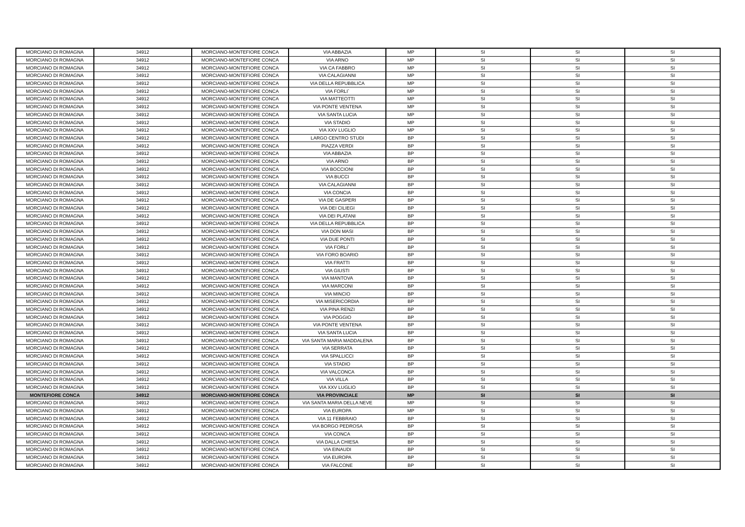| MORCIANO DI ROMAGNA | 34912 | MORCIANO-MONTEFIORE CONCA | VIA ABBAZIA | MP | SI | SI | SI |
| MORCIANO DI ROMAGNA | 34912 | MORCIANO-MONTEFIORE CONCA | VIA ARNO | MP | SI | SI | SI |
| MORCIANO DI ROMAGNA | 34912 | MORCIANO-MONTEFIORE CONCA | VIA CA FABBRO | MP | SI | SI | SI |
| MORCIANO DI ROMAGNA | 34912 | MORCIANO-MONTEFIORE CONCA | VIA CALAGIANNI | MP | SI | SI | SI |
| MORCIANO DI ROMAGNA | 34912 | MORCIANO-MONTEFIORE CONCA | VIA DELLA REPUBBLICA | MP | SI | SI | SI |
| MORCIANO DI ROMAGNA | 34912 | MORCIANO-MONTEFIORE CONCA | VIA FORLI` | MP | SI | SI | SI |
| MORCIANO DI ROMAGNA | 34912 | MORCIANO-MONTEFIORE CONCA | VIA MATTEOTTI | MP | SI | SI | SI |
| MORCIANO DI ROMAGNA | 34912 | MORCIANO-MONTEFIORE CONCA | VIA PONTE VENTENA | MP | SI | SI | SI |
| MORCIANO DI ROMAGNA | 34912 | MORCIANO-MONTEFIORE CONCA | VIA SANTA LUCIA | MP | SI | SI | SI |
| MORCIANO DI ROMAGNA | 34912 | MORCIANO-MONTEFIORE CONCA | VIA STADIO | MP | SI | SI | SI |
| MORCIANO DI ROMAGNA | 34912 | MORCIANO-MONTEFIORE CONCA | VIA XXV LUGLIO | MP | SI | SI | SI |
| MORCIANO DI ROMAGNA | 34912 | MORCIANO-MONTEFIORE CONCA | LARGO CENTRO STUDI | BP | SI | SI | SI |
| MORCIANO DI ROMAGNA | 34912 | MORCIANO-MONTEFIORE CONCA | PIAZZA VERDI | BP | SI | SI | SI |
| MORCIANO DI ROMAGNA | 34912 | MORCIANO-MONTEFIORE CONCA | VIA ABBAZIA | BP | SI | SI | SI |
| MORCIANO DI ROMAGNA | 34912 | MORCIANO-MONTEFIORE CONCA | VIA ARNO | BP | SI | SI | SI |
| MORCIANO DI ROMAGNA | 34912 | MORCIANO-MONTEFIORE CONCA | VIA BOCCIONI | BP | SI | SI | SI |
| MORCIANO DI ROMAGNA | 34912 | MORCIANO-MONTEFIORE CONCA | VIA BUCCI | BP | SI | SI | SI |
| MORCIANO DI ROMAGNA | 34912 | MORCIANO-MONTEFIORE CONCA | VIA CALAGIANNI | BP | SI | SI | SI |
| MORCIANO DI ROMAGNA | 34912 | MORCIANO-MONTEFIORE CONCA | VIA CONCIA | BP | SI | SI | SI |
| MORCIANO DI ROMAGNA | 34912 | MORCIANO-MONTEFIORE CONCA | VIA DE GASPERI | BP | SI | SI | SI |
| MORCIANO DI ROMAGNA | 34912 | MORCIANO-MONTEFIORE CONCA | VIA DEI CILIEGI | BP | SI | SI | SI |
| MORCIANO DI ROMAGNA | 34912 | MORCIANO-MONTEFIORE CONCA | VIA DEI PLATANI | BP | SI | SI | SI |
| MORCIANO DI ROMAGNA | 34912 | MORCIANO-MONTEFIORE CONCA | VIA DELLA REPUBBLICA | BP | SI | SI | SI |
| MORCIANO DI ROMAGNA | 34912 | MORCIANO-MONTEFIORE CONCA | VIA DON MASI | BP | SI | SI | SI |
| MORCIANO DI ROMAGNA | 34912 | MORCIANO-MONTEFIORE CONCA | VIA DUE PONTI | BP | SI | SI | SI |
| MORCIANO DI ROMAGNA | 34912 | MORCIANO-MONTEFIORE CONCA | VIA FORLI` | BP | SI | SI | SI |
| MORCIANO DI ROMAGNA | 34912 | MORCIANO-MONTEFIORE CONCA | VIA FORO BOARIO | BP | SI | SI | SI |
| MORCIANO DI ROMAGNA | 34912 | MORCIANO-MONTEFIORE CONCA | VIA FRATTI | BP | SI | SI | SI |
| MORCIANO DI ROMAGNA | 34912 | MORCIANO-MONTEFIORE CONCA | VIA GIUSTI | BP | SI | SI | SI |
| MORCIANO DI ROMAGNA | 34912 | MORCIANO-MONTEFIORE CONCA | VIA MANTOVA | BP | SI | SI | SI |
| MORCIANO DI ROMAGNA | 34912 | MORCIANO-MONTEFIORE CONCA | VIA MARCONI | BP | SI | SI | SI |
| MORCIANO DI ROMAGNA | 34912 | MORCIANO-MONTEFIORE CONCA | VIA MINCIO | BP | SI | SI | SI |
| MORCIANO DI ROMAGNA | 34912 | MORCIANO-MONTEFIORE CONCA | VIA MISERICORDIA | BP | SI | SI | SI |
| MORCIANO DI ROMAGNA | 34912 | MORCIANO-MONTEFIORE CONCA | VIA PINA RENZI | BP | SI | SI | SI |
| MORCIANO DI ROMAGNA | 34912 | MORCIANO-MONTEFIORE CONCA | VIA POGGIO | BP | SI | SI | SI |
| MORCIANO DI ROMAGNA | 34912 | MORCIANO-MONTEFIORE CONCA | VIA PONTE VENTENA | BP | SI | SI | SI |
| MORCIANO DI ROMAGNA | 34912 | MORCIANO-MONTEFIORE CONCA | VIA SANTA LUCIA | BP | SI | SI | SI |
| MORCIANO DI ROMAGNA | 34912 | MORCIANO-MONTEFIORE CONCA | VIA SANTA MARIA MADDALENA | BP | SI | SI | SI |
| MORCIANO DI ROMAGNA | 34912 | MORCIANO-MONTEFIORE CONCA | VIA SERRATA | BP | SI | SI | SI |
| MORCIANO DI ROMAGNA | 34912 | MORCIANO-MONTEFIORE CONCA | VIA SPALLICCI | BP | SI | SI | SI |
| MORCIANO DI ROMAGNA | 34912 | MORCIANO-MONTEFIORE CONCA | VIA STADIO | BP | SI | SI | SI |
| MORCIANO DI ROMAGNA | 34912 | MORCIANO-MONTEFIORE CONCA | VIA VALCONCA | BP | SI | SI | SI |
| MORCIANO DI ROMAGNA | 34912 | MORCIANO-MONTEFIORE CONCA | VIA VILLA | BP | SI | SI | SI |
| MORCIANO DI ROMAGNA | 34912 | MORCIANO-MONTEFIORE CONCA | VIA XXV LUGLIO | BP | SI | SI | SI |
| MONTEFIORE CONCA | 34912 | MORCIANO-MONTEFIORE CONCA | VIA PROVINCIALE | MP | SI | SI | SI |
| MORCIANO DI ROMAGNA | 34912 | MORCIANO-MONTEFIORE CONCA | VIA SANTA MARIA DELLA NEVE | MP | SI | SI | SI |
| MORCIANO DI ROMAGNA | 34912 | MORCIANO-MONTEFIORE CONCA | VIA EUROPA | MP | SI | SI | SI |
| MORCIANO DI ROMAGNA | 34912 | MORCIANO-MONTEFIORE CONCA | VIA 11 FEBBRAIO | BP | SI | SI | SI |
| MORCIANO DI ROMAGNA | 34912 | MORCIANO-MONTEFIORE CONCA | VIA BORGO PEDROSA | BP | SI | SI | SI |
| MORCIANO DI ROMAGNA | 34912 | MORCIANO-MONTEFIORE CONCA | VIA CONCA | BP | SI | SI | SI |
| MORCIANO DI ROMAGNA | 34912 | MORCIANO-MONTEFIORE CONCA | VIA DALLA CHIESA | BP | SI | SI | SI |
| MORCIANO DI ROMAGNA | 34912 | MORCIANO-MONTEFIORE CONCA | VIA EINAUDI | BP | SI | SI | SI |
| MORCIANO DI ROMAGNA | 34912 | MORCIANO-MONTEFIORE CONCA | VIA EUROPA | BP | SI | SI | SI |
| MORCIANO DI ROMAGNA | 34912 | MORCIANO-MONTEFIORE CONCA | VIA FALCONE | BP | SI | SI | SI |